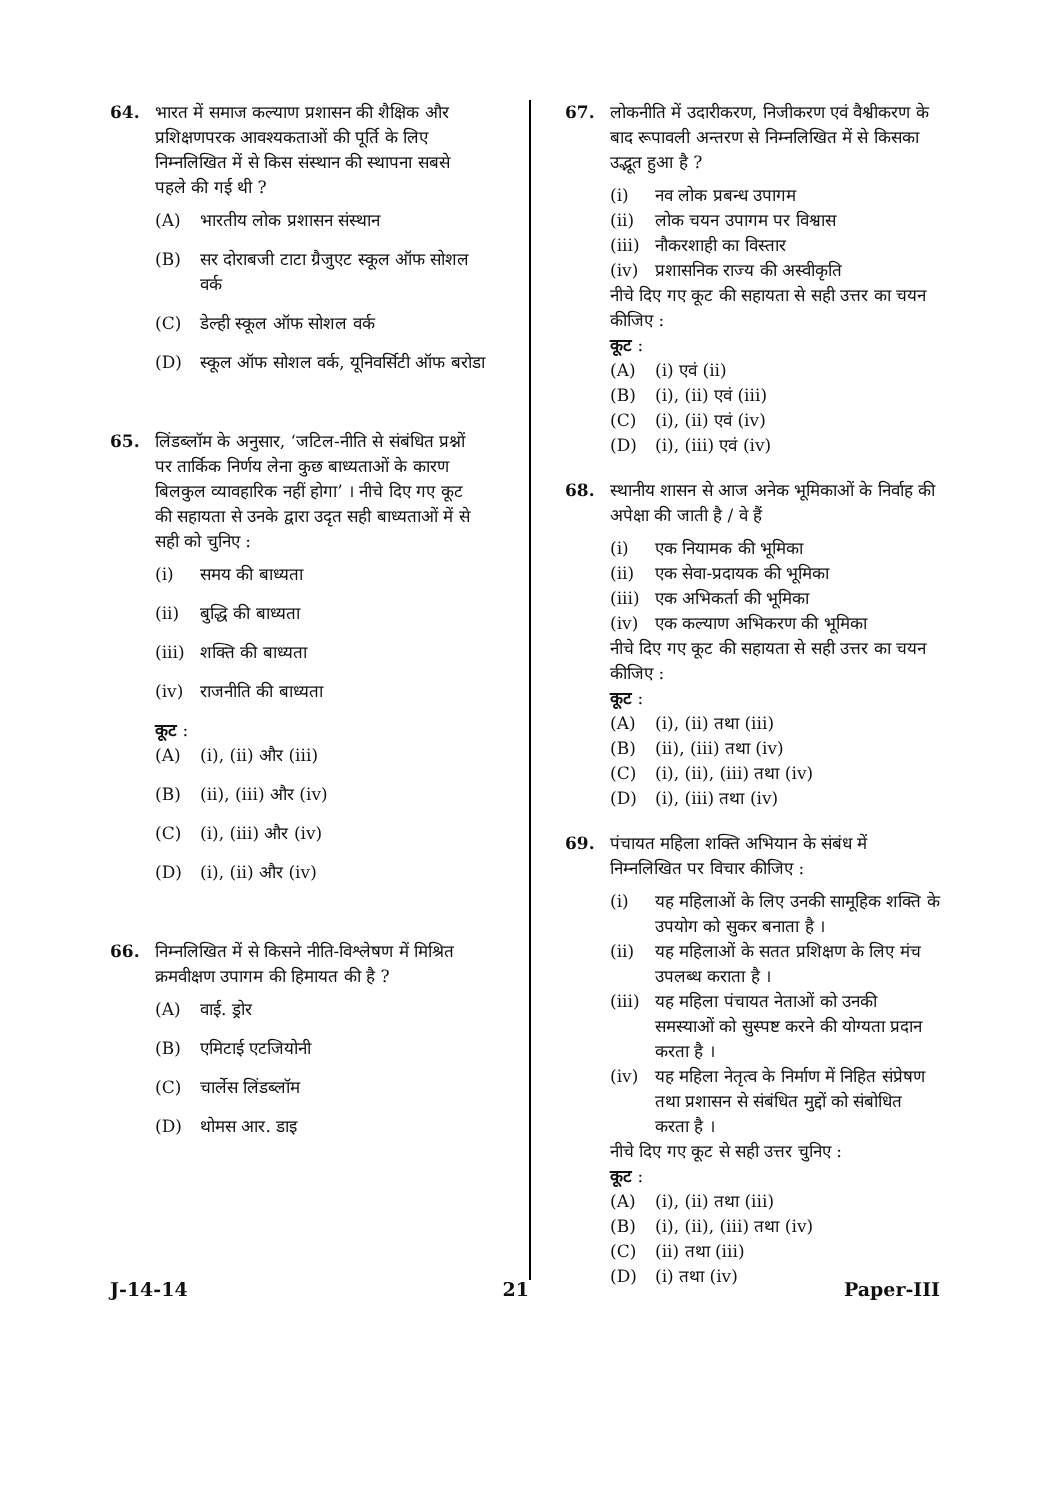64. भारत में समाज कल्याण प्रशासन की शैक्षिक और प्रशिक्षणपरक आवश्यकताओं की पूर्ति के लिए निम्नलिखित में से किस संस्थान की स्थापना सबसे पहले की गई थी ?
(A) भारतीय लोक प्रशासन संस्थान
(B) सर दोराबजी टाटा ग्रैजुएट स्कूल ऑफ सोशल वर्क
(C) डेल्ही स्कूल ऑफ सोशल वर्क
(D) स्कूल ऑफ सोशल वर्क, यूनिवर्सिटी ऑफ बरोडा
65. लिंडब्लॉम के अनुसार, ‘जटिल-नीति से संबंधित प्रश्नों पर तार्किक निर्णय लेना कुछ बाध्यताओं के कारण बिलकुल व्यावहारिक नहीं होगा’ । नीचे दिए गए कूट की सहायता से उनके द्वारा उदृत सही बाध्यताओं में से सही को चुनिए :
(i) समय की बाध्यता
(ii) बुद्धि की बाध्यता
(iii) शक्ति की बाध्यता
(iv) राजनीति की बाध्यता
कूट :
(A) (i), (ii) और (iii)
(B) (ii), (iii) और (iv)
(C) (i), (iii) और (iv)
(D) (i), (ii) और (iv)
66. निम्नलिखित में से किसने नीति-विश्लेषण में मिश्रित क्रमवीक्षण उपागम की हिमायत की है ?
(A) वाई. ड्रोर
(B) एमिटाई एटजियोनी
(C) चार्लेस लिंडब्लॉम
(D) थोमस आर. डाइ
67. लोकनीति में उदारीकरण, निजीकरण एवं वैश्वीकरण के बाद रूपावली अन्तरण से निम्नलिखित में से किसका उद्भूत हुआ है ?
(i) नव लोक प्रबन्ध उपागम
(ii) लोक चयन उपागम पर विश्वास
(iii) नौकरशाही का विस्तार
(iv) प्रशासनिक राज्य की अस्वीकृति
नीचे दिए गए कूट की सहायता से सही उत्तर का चयन कीजिए :
कूट :
(A) (i) एवं (ii)
(B) (i), (ii) एवं (iii)
(C) (i), (ii) एवं (iv)
(D) (i), (iii) एवं (iv)
68. स्थानीय शासन से आज अनेक भूमिकाओं के निर्वाह की अपेक्षा की जाती है / वे हैं
(i) एक नियामक की भूमिका
(ii) एक सेवा-प्रदायक की भूमिका
(iii) एक अभिकर्ता की भूमिका
(iv) एक कल्याण अभिकरण की भूमिका
नीचे दिए गए कूट की सहायता से सही उत्तर का चयन कीजिए :
कूट :
(A) (i), (ii) तथा (iii)
(B) (ii), (iii) तथा (iv)
(C) (i), (ii), (iii) तथा (iv)
(D) (i), (iii) तथा (iv)
69. पंचायत महिला शक्ति अभियान के संबंध में निम्नलिखित पर विचार कीजिए :
(i) यह महिलाओं के लिए उनकी सामूहिक शक्ति के उपयोग को सुकर बनाता है ।
(ii) यह महिलाओं के सतत प्रशिक्षण के लिए मंच उपलब्ध कराता है ।
(iii) यह महिला पंचायत नेताओं को उनकी समस्याओं को सुस्पष्ट करने की योग्यता प्रदान करता है ।
(iv) यह महिला नेतृत्व के निर्माण में निहित संप्रेषण तथा प्रशासन से संबंधित मुद्दों को संबोधित करता है ।
नीचे दिए गए कूट से सही उत्तर चुनिए :
कूट :
(A) (i), (ii) तथा (iii)
(B) (i), (ii), (iii) तथा (iv)
(C) (ii) तथा (iii)
(D) (i) तथा (iv)
J-14-14 21 Paper-III